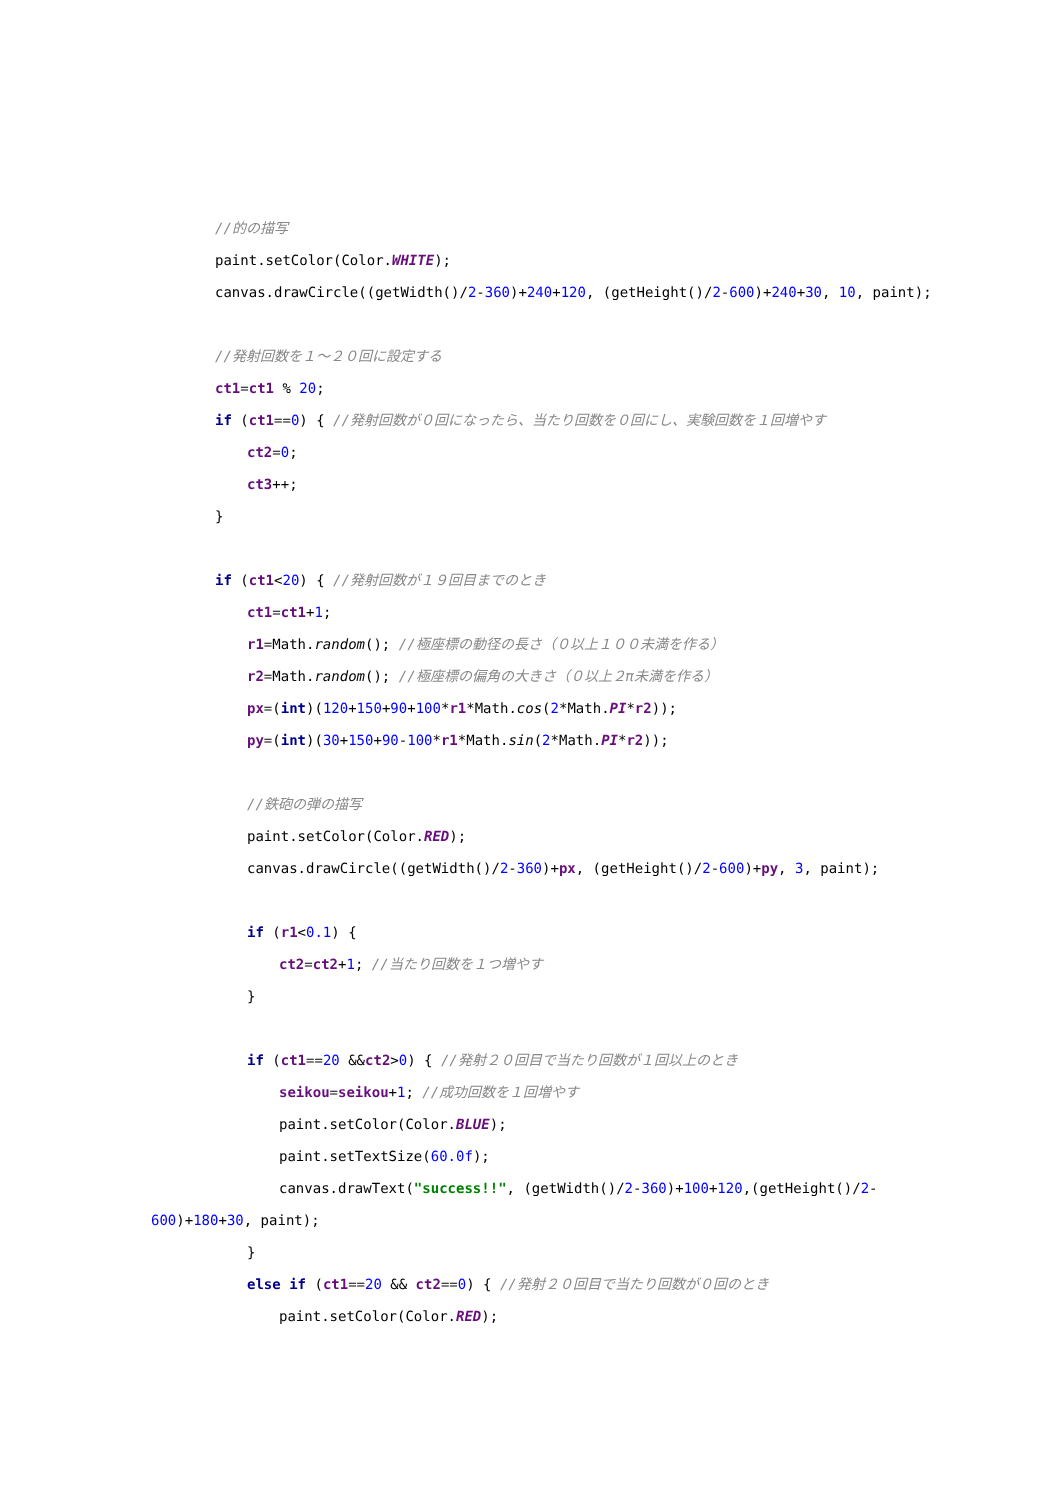//的の描写
paint.setColor(Color.WHITE);
canvas.drawCircle((getWidth()/2-360)+240+120, (getHeight()/2-600)+240+30, 10, paint);
//発射回数を１～２０回に設定する
ct1=ct1 % 20;
if (ct1==0) { //発射回数が０回になったら、当たり回数を０回にし、実験回数を１回増やす
ct2=0;
ct3++;
}
if (ct1<20) { //発射回数が１９回目までのとき
ct1=ct1+1;
r1=Math.random(); //極座標の動径の長さ（０以上１００未満を作る）
r2=Math.random(); //極座標の偏角の大きさ（０以上２π未満を作る）
px=(int)(120+150+90+100*r1*Math.cos(2*Math.PI*r2));
py=(int)(30+150+90-100*r1*Math.sin(2*Math.PI*r2));
//鉄砲の弾の描写
paint.setColor(Color.RED);
canvas.drawCircle((getWidth()/2-360)+px, (getHeight()/2-600)+py, 3, paint);
if (r1<0.1) {
ct2=ct2+1; //当たり回数を１つ増やす
}
if (ct1==20 &&ct2>0) { //発射２０回目で当たり回数が１回以上のとき
seikou=seikou+1; //成功回数を１回増やす
paint.setColor(Color.BLUE);
paint.setTextSize(60.0f);
canvas.drawText("success!!", (getWidth()/2-360)+100+120,(getHeight()/2-
600)+180+30, paint);
}
else if (ct1==20 && ct2==0) { //発射２０回目で当たり回数が０回のとき
paint.setColor(Color.RED);